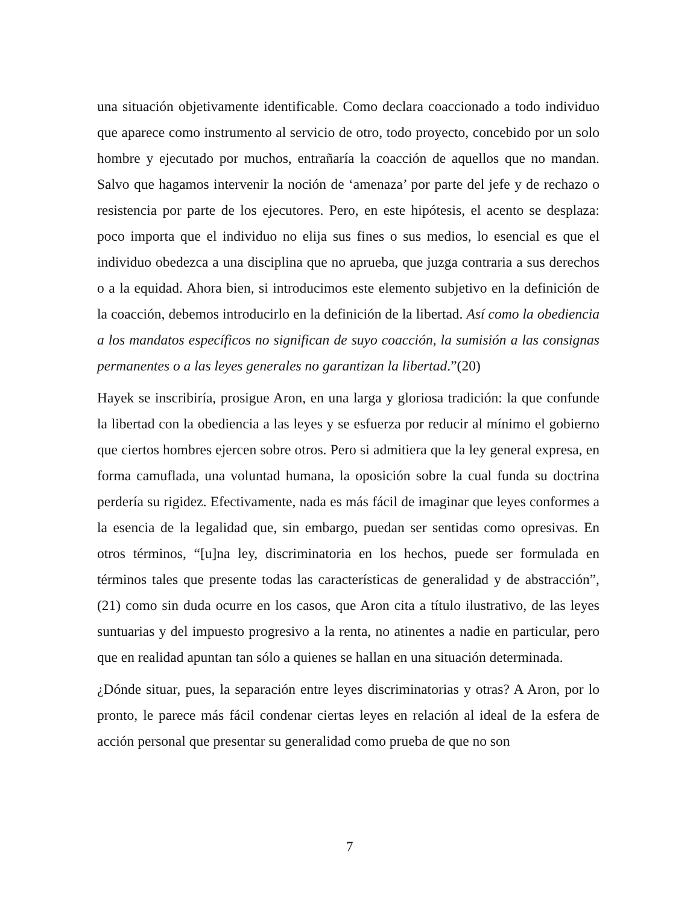una situación objetivamente identificable. Como declara coaccionado a todo individuo que aparece como instrumento al servicio de otro, todo proyecto, concebido por un solo hombre y ejecutado por muchos, entrañaría la coacción de aquellos que no mandan. Salvo que hagamos intervenir la noción de ‘amenaza’ por parte del jefe y de rechazo o resistencia por parte de los ejecutores. Pero, en este hipótesis, el acento se desplaza: poco importa que el individuo no elija sus fines o sus medios, lo esencial es que el individuo obedezca a una disciplina que no aprueba, que juzga contraria a sus derechos o a la equidad. Ahora bien, si introducimos este elemento subjetivo en la definición de la coacción, debemos introducirlo en la definición de la libertad. Así como la obediencia a los mandatos específicos no significan de suyo coacción, la sumisión a las consignas permanentes o a las leyes generales no garantizan la libertad.”(20)
Hayek se inscribiría, prosigue Aron, en una larga y gloriosa tradición: la que confunde la libertad con la obediencia a las leyes y se esfuerza por reducir al mínimo el gobierno que ciertos hombres ejercen sobre otros. Pero si admitiera que la ley general expresa, en forma camuflada, una voluntad humana, la oposición sobre la cual funda su doctrina perdería su rigidez. Efectivamente, nada es más fácil de imaginar que leyes conformes a la esencia de la legalidad que, sin embargo, puedan ser sentidas como opresivas. En otros términos, “[u]na ley, discriminatoria en los hechos, puede ser formulada en términos tales que presente todas las características de generalidad y de abstracción”,(21) como sin duda ocurre en los casos, que Aron cita a título ilustrativo, de las leyes suntuarias y del impuesto progresivo a la renta, no atinentes a nadie en particular, pero que en realidad apuntan tan sólo a quienes se hallan en una situación determinada.
¿Dónde situar, pues, la separación entre leyes discriminatorias y otras? A Aron, por lo pronto, le parece más fácil condenar ciertas leyes en relación al ideal de la esfera de acción personal que presentar su generalidad como prueba de que no son
7